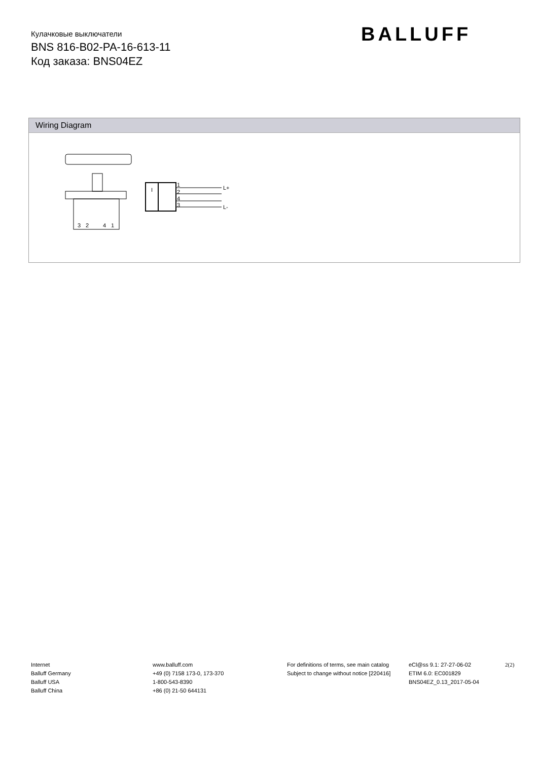Кулачковые выключатели
BNS 816-B02-PA-16-613-11
Код заказа: BNS04EZ
BALLUFF
Wiring Diagram
3
2
4
1
I
1
2
4
3
L+
L-
Internet
Balluff Germany
Balluff USA
Balluff China
www.balluff.com
+49 (0) 7158 173-0, 173-370
1-800-543-8390
+86 (0) 21-50 644131
For definitions of terms, see main catalog
Subject to change without notice [220416]
eCl@ss 9.1: 27-27-06-02
ETIM 6.0: EC001829
BNS04EZ_0.13_2017-05-04
2(2)